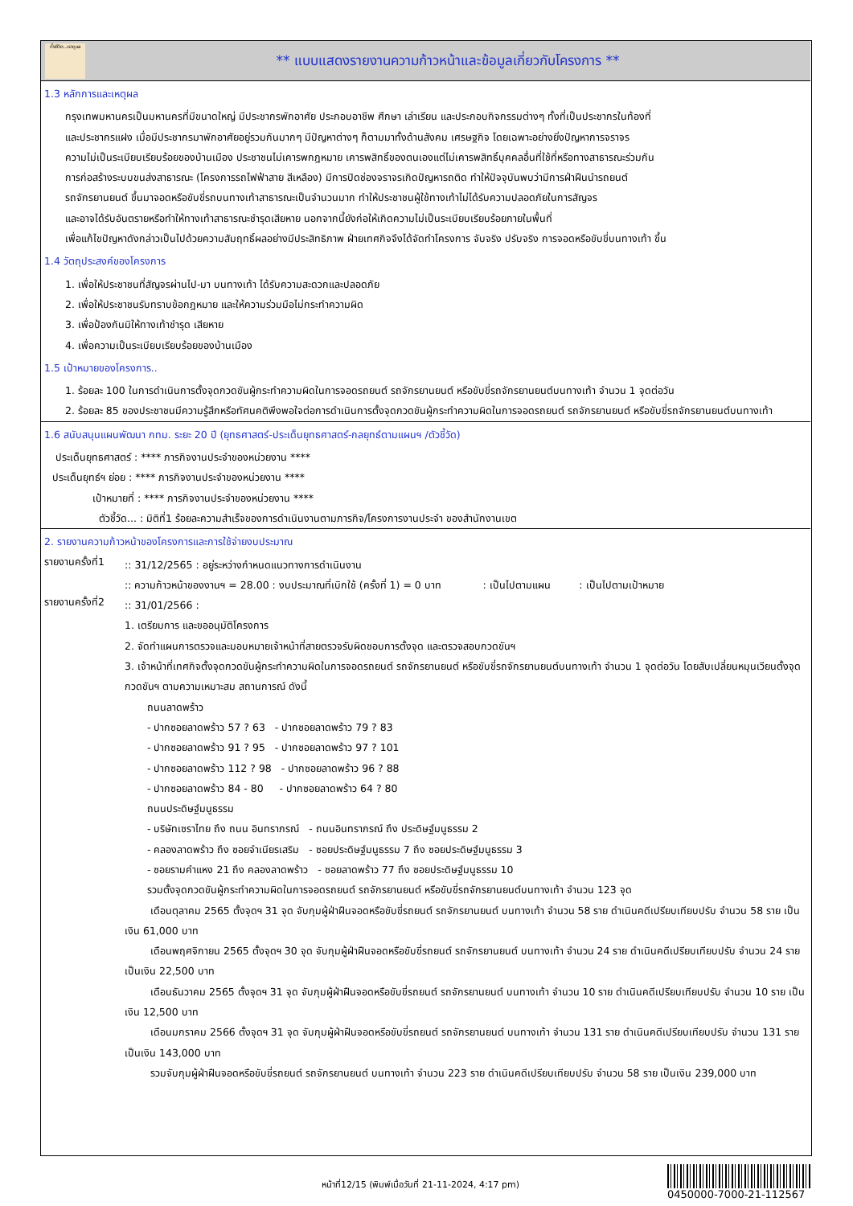ทั้งชีวิต..เราดูแล
** แบบแสดงรายงานความก้าวหน้าและข้อมูลเกี่ยวกับโครงการ **
1.3 หลักการและเหตุผล
กรุงเทพมหานครเป็นมหานครที่มีขนาดใหญ่ มีประชากรพักอาศัย ประกอบอาชีพ ศึกษา เล่าเรียน และประกอบกิจกรรมต่างๆ ทั้งที่เป็นประชากรในท้องที่
และประชากรแฝง เมื่อมีประชากรมาพักอาศัยอยู่รวมกันมากๆ มีปัญหาต่างๆ ก็ตามมาทั้งด้านสังคม เศรษฐกิจ โดยเฉพาะอย่างยิ่งปัญหาการจราจร
ความไม่เป็นระเบียบเรียบร้อยของบ้านเมือง ประชาชนไม่เคารพกฎหมาย เคารพสิทธิ์ของตนเองแต่ไม่เคารพสิทธิ์บุคคลอื่นที่ใช้ที่หรือทางสาธารณะร่วมกัน
การก่อสร้างระบบขนส่งสาธารณะ (โครงการรถไฟฟ้าสาย สีเหลือง) มีการปิดช่องจราจรเกิดปัญหารถติด ทำให้ปัจจุบันพบว่ามีการฝ่าฝืนนำรถยนต์
รถจักรยานยนต์ ขึ้นมาจอดหรือขับขี่รถบนทางเท้าสาธารณะเป็นจำนวนมาก ทำให้ประชาชนผู้ใช้ทางเท้าไม่ได้รับความปลอดภัยในการสัญจร
และอาจได้รับอันตรายหรือทำให้ทางเท้าสาธารณะชำรุดเสียหาย นอกจากนี้ยังก่อให้เกิดความไม่เป็นระเบียบเรียบร้อยภายในพื้นที่
เพื่อแก้ไขปัญหาดังกล่าวเป็นไปด้วยความสัมฤทธิ์ผลอย่างมีประสิทธิภาพ ฝ่ายเทศกิจจึงได้จัดทำโครงการ จับจริง ปรับจริง การจอดหรือขับขี่บนทางเท้า ขึ้น
1.4 วัตถุประสงค์ของโครงการ
1. เพื่อให้ประชาชนที่สัญจรผ่านไป-มา บนทางเท้า ได้รับความสะดวกและปลอดภัย
2. เพื่อให้ประชาชนรับทราบข้อกฎหมาย และให้ความร่วมมือไม่กระทำความผิด
3. เพื่อป้องกันมิให้ทางเท้าชำรุด เสียหาย
4. เพื่อความเป็นระเบียบเรียบร้อยของบ้านเมือง
1.5 เป้าหมายของโครงการ..
1. ร้อยละ 100 ในการดำเนินการตั้งจุดกวดขันผู้กระทำความผิดในการจอดรถยนต์ รถจักรยานยนต์ หรือขับขี่รถจักรยานยนต์บนทางเท้า จำนวน 1 จุดต่อวัน
2. ร้อยละ 85 ของประชาชนมีความรู้สึกหรือทัศนคติพึงพอใจต่อการดำเนินการตั้งจุดกวดขันผู้กระทำความผิดในการจอดรถยนต์ รถจักรยานยนต์ หรือขับขี่รถจักรยานยนต์บนทางเท้า
1.6 สนับสนุนแผนพัฒนา กทม. ระยะ 20 ปี (ยุทธศาสตร์-ประเด็นยุทธศาสตร์-กลยุทธ์ตามแผนฯ /ตัวชี้วัด)
ประเด็นยุทธศาสตร์ : **** ภารกิจงานประจำของหน่วยงาน ****
ประเด็นยุทธ์ฯ ย่อย : **** ภารกิจงานประจำของหน่วยงาน ****
เป้าหมายที่ : **** ภารกิจงานประจำของหน่วยงาน ****
ตัวชี้วัด... : มิติที่1 ร้อยละความสำเร็จของการดำเนินงานตามภารกิจ/โครงการงานประจำ ของสำนักงานเขต
2. รายงานความก้าวหน้าของโครงการและการใช้จ่ายงบประมาณ
รายงานครั้งที่1
:: 31/12/2565 : อยู่ระหว่างกำหนดแนวทางการดำเนินงาน
:: ความก้าวหน้าของงานฯ = 28.00 : งบประมาณที่เบิกใช้ (ครั้งที่ 1) = 0 บาท : เป็นไปตามแผน : เป็นไปตามเป้าหมาย
รายงานครั้งที่2
:: 31/01/2566 :
1. เตรียมการ และขออนุมัติโครงการ
2. จัดทำแผนการตรวจและมอบหมายเจ้าหน้าที่สายตรวจรับผิดชอบการตั้งจุด และตรวจสอบกวดขันฯ
3. เจ้าหน้าที่เทศกิจตั้งจุดกวดขันผู้กระทำความผิดในการจอดรถยนต์ รถจักรยานยนต์ หรือขับขี่รถจักรยานยนต์บนทางเท้า จำนวน 1 จุดต่อวัน โดยสับเปลี่ยนหมุนเวียนตั้งจุดกวดขันฯ ตามความเหมาะสม สถานการณ์ ดังนี้
ถนนลาดพร้าว
- ปากซอยลาดพร้าว 57 ? 63 - ปากซอยลาดพร้าว 79 ? 83
- ปากซอยลาดพร้าว 91 ? 95 - ปากซอยลาดพร้าว 97 ? 101
- ปากซอยลาดพร้าว 112 ? 98 - ปากซอยลาดพร้าว 96 ? 88
- ปากซอยลาดพร้าว 84 - 80 - ปากซอยลาดพร้าว 64 ? 80
ถนนประดิษฐ์มนูธรรม
- บริษัทเซราไทย ถึง ถนน อินทราภรณ์ - ถนนอินทราภรณ์ ถึง ประดิษฐ์มนูธรรม 2
- คลองลาดพร้าว ถึง ซอยจำเนียรเสริม - ซอยประดิษฐ์มนูธรรม 7 ถึง ซอยประดิษฐ์มนูธรรม 3
- ซอยรามคำแหง 21 ถึง คลองลาดพร้าว - ซอยลาดพร้าว 77 ถึง ซอยประดิษฐ์มนูธรรม 10
รวมตั้งจุดกวดขันผู้กระทำความผิดในการจอดรถยนต์ รถจักรยานยนต์ หรือขับขี่รถจักรยานยนต์บนทางเท้า จำนวน 123 จุด
เดือนตุลาคม 2565 ตั้งจุดฯ 31 จุด จับกุมผู้ฝ่าฝืนจอดหรือขับขี่รถยนต์ รถจักรยานยนต์ บนทางเท้า จำนวน 58 ราย ดำเนินคดีเปรียบเทียบปรับ จำนวน 58 ราย เป็นเงิน 61,000 บาท
เดือนพฤศจิกายน 2565 ตั้งจุดฯ 30 จุด จับกุมผู้ฝ่าฝืนจอดหรือขับขี่รถยนต์ รถจักรยานยนต์ บนทางเท้า จำนวน 24 ราย ดำเนินคดีเปรียบเทียบปรับ จำนวน 24 ราย เป็นเงิน 22,500 บาท
เดือนธันวาคม 2565 ตั้งจุดฯ 31 จุด จับกุมผู้ฝ่าฝืนจอดหรือขับขี่รถยนต์ รถจักรยานยนต์ บนทางเท้า จำนวน 10 ราย ดำเนินคดีเปรียบเทียบปรับ จำนวน 10 ราย เป็นเงิน 12,500 บาท
เดือนมกราคม 2566 ตั้งจุดฯ 31 จุด จับกุมผู้ฝ่าฝืนจอดหรือขับขี่รถยนต์ รถจักรยานยนต์ บนทางเท้า จำนวน 131 ราย ดำเนินคดีเปรียบเทียบปรับ จำนวน 131 ราย เป็นเงิน 143,000 บาท
รวมจับกุมผู้ฝ่าฝืนจอดหรือขับขี่รถยนต์ รถจักรยานยนต์ บนทางเท้า จำนวน 223 ราย ดำเนินคดีเปรียบเทียบปรับ จำนวน 58 ราย เป็นเงิน 239,000 บาท
หน้าที่12/15 (พิมพ์เมื่อวันที่ 21-11-2024, 4:17 pm)
0450000-7000-21-112567